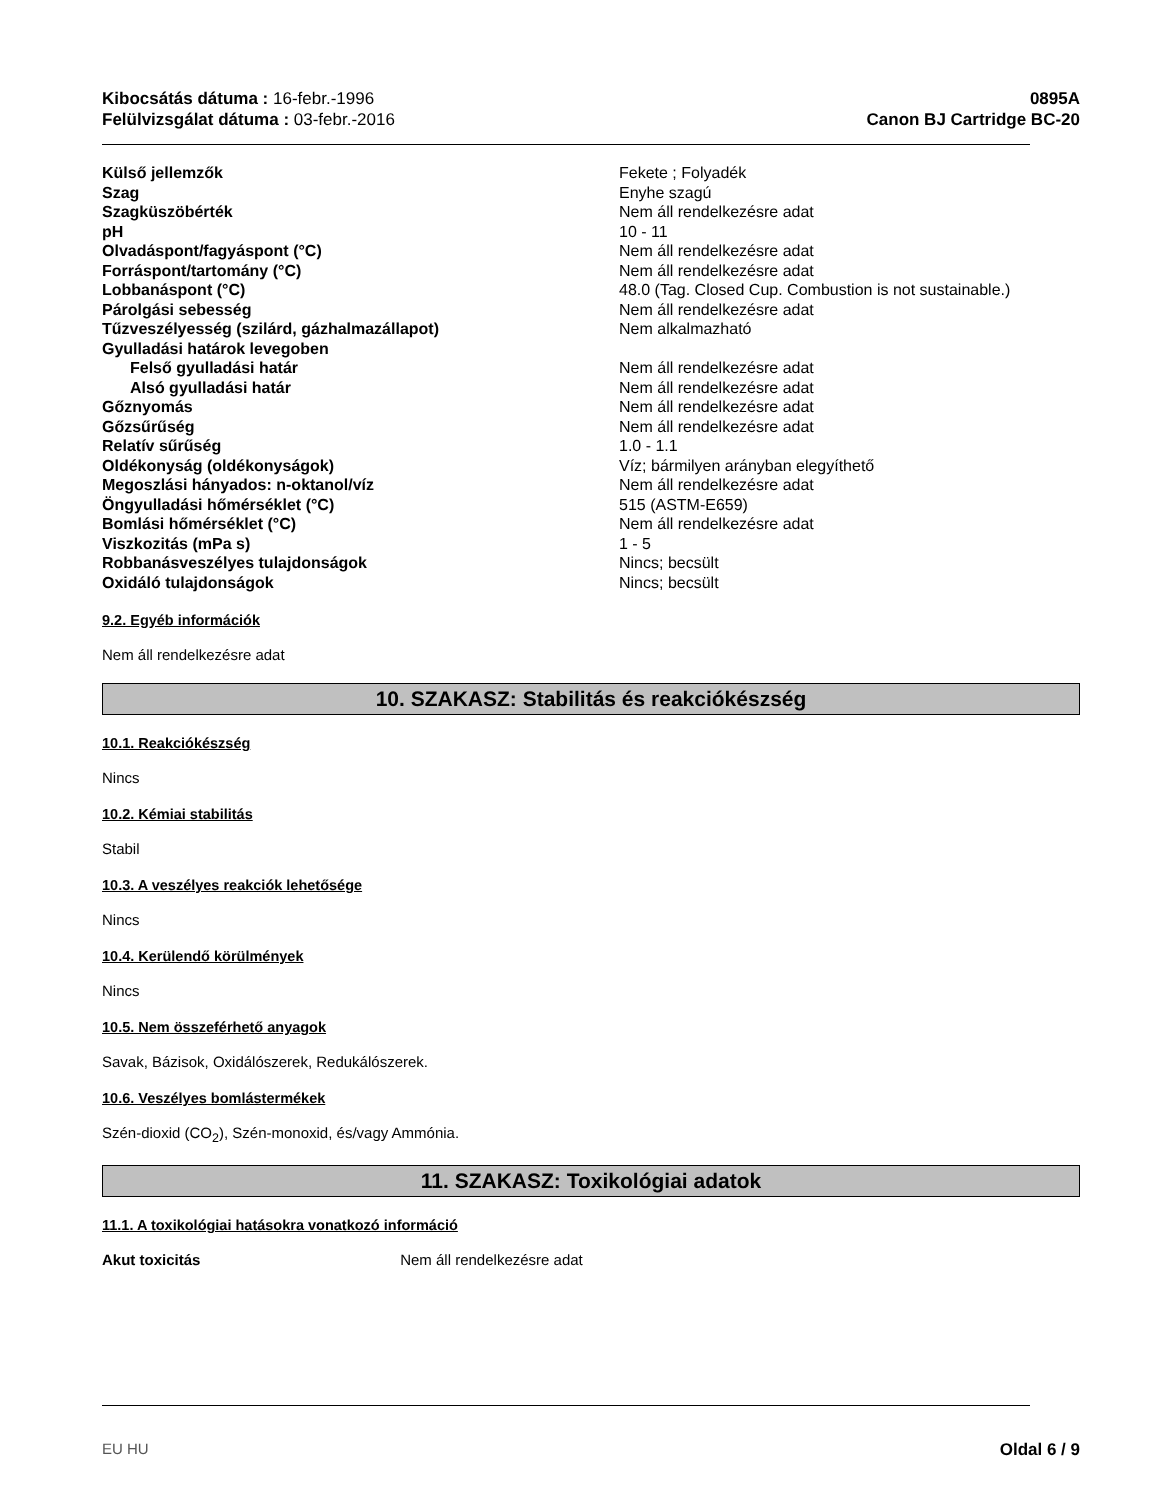Kibocsátás dátuma : 16-febr.-1996
Felülvizsgálat dátuma : 03-febr.-2016
0895A
Canon BJ Cartridge BC-20
| Külső jellemzők | Fekete ; Folyadék |
| Szag | Enyhe szagú |
| Szagküszöbérték | Nem áll rendelkezésre adat |
| pH | 10 - 11 |
| Olvadáspont/fagyáspont (°C) | Nem áll rendelkezésre adat |
| Forráspont/tartomány (°C) | Nem áll rendelkezésre adat |
| Lobbanáspont (°C) | 48.0 (Tag. Closed Cup. Combustion is not sustainable.) |
| Párolgási sebesség | Nem áll rendelkezésre adat |
| Tűzveszélyesség (szilárd, gázhalmazállapot) | Nem alkalmazható |
| Gyulladási határok levegoben | |
| Felső gyulladási határ | Nem áll rendelkezésre adat |
| Alsó gyulladási határ | Nem áll rendelkezésre adat |
| Gőznyomás | Nem áll rendelkezésre adat |
| Gőzsűrűség | Nem áll rendelkezésre adat |
| Relatív sűrűség | 1.0 - 1.1 |
| Oldékonyság (oldékonyságok) | Víz; bármilyen arányban elegyíthető |
| Megoszlási hányados: n-oktanol/víz | Nem áll rendelkezésre adat |
| Öngyulladási hőmérséklet (°C) | 515 (ASTM-E659) |
| Bomlási hőmérséklet (°C) | Nem áll rendelkezésre adat |
| Viszkozitás (mPa s) | 1 - 5 |
| Robbanásveszélyes tulajdonságok | Nincs; becsült |
| Oxidáló tulajdonságok | Nincs; becsült |
9.2. Egyéb információk
Nem áll rendelkezésre adat
10. SZAKASZ: Stabilitás és reakciókészség
10.1. Reakciókészség
Nincs
10.2. Kémiai stabilitás
Stabil
10.3. A veszélyes reakciók lehetősége
Nincs
10.4. Kerülendő körülmények
Nincs
10.5. Nem összeférhető anyagok
Savak, Bázisok, Oxidálószerek, Redukálószerek.
10.6. Veszélyes bomlástermékek
Szén-dioxid (CO<sub>2</sub>), Szén-monoxid, és/vagy Ammónia.
11. SZAKASZ: Toxikológiai adatok
11.1. A toxikológiai hatásokra vonatkozó információ
Akut toxicitás Nem áll rendelkezésre adat
EU HU Oldal 6 / 9